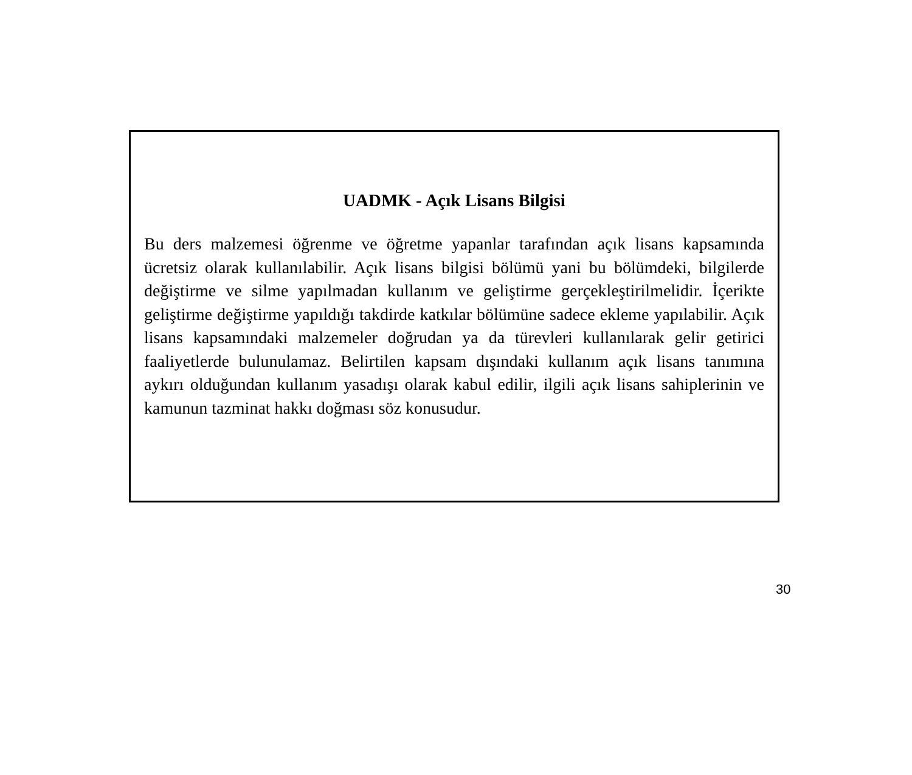UADMK - Açık Lisans Bilgisi
Bu ders malzemesi öğrenme ve öğretme yapanlar tarafından açık lisans kapsamında ücretsiz olarak kullanılabilir. Açık lisans bilgisi bölümü yani bu bölümdeki, bilgilerde değiştirme ve silme yapılmadan kullanım ve geliştirme gerçekleştirilmelidir. İçerikte geliştirme değiştirme yapıldığı takdirde katkılar bölümüne sadece ekleme yapılabilir. Açık lisans kapsamındaki malzemeler doğrudan ya da türevleri kullanılarak gelir getirici faaliyetlerde bulunulamaz. Belirtilen kapsam dışındaki kullanım açık lisans tanımına aykırı olduğundan kullanım yasadışı olarak kabul edilir, ilgili açık lisans sahiplerinin ve kamunun tazminat hakkı doğması söz konusudur.
30